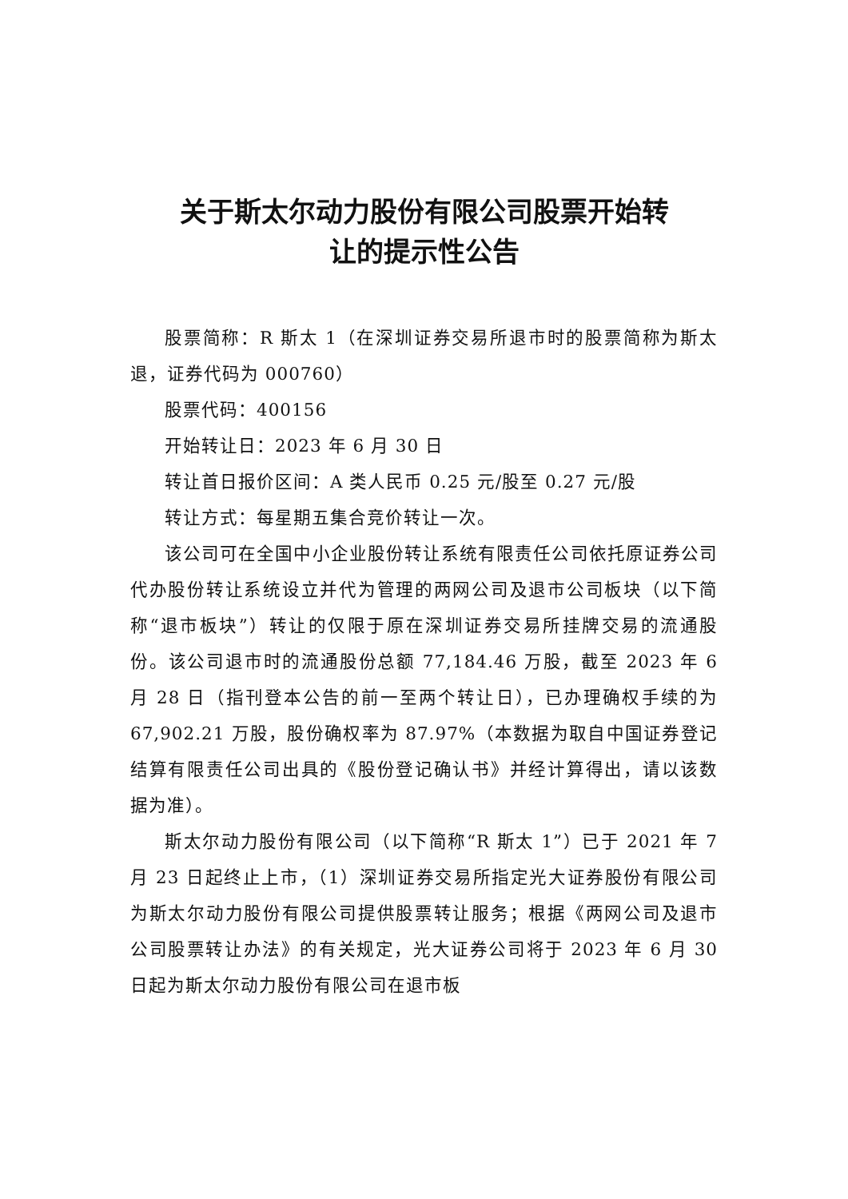关于斯太尔动力股份有限公司股票开始转
让的提示性公告
股票简称：R 斯太 1（在深圳证券交易所退市时的股票简称为斯太退，证券代码为 000760）
股票代码：400156
开始转让日：2023 年 6 月 30 日
转让首日报价区间：A 类人民币 0.25 元/股至 0.27 元/股
转让方式：每星期五集合竞价转让一次。
该公司可在全国中小企业股份转让系统有限责任公司依托原证券公司代办股份转让系统设立并代为管理的两网公司及退市公司板块（以下简称“退市板块”）转让的仅限于原在深圳证券交易所挂牌交易的流通股份。该公司退市时的流通股份总额 77,184.46 万股，截至 2023 年 6 月 28 日（指刊登本公告的前一至两个转让日），已办理确权手续的为 67,902.21 万股，股份确权率为 87.97%（本数据为取自中国证券登记结算有限责任公司出具的《股份登记确认书》并经计算得出，请以该数据为准）。
斯太尔动力股份有限公司（以下简称“R 斯太 1”）已于 2021 年 7 月 23 日起终止上市，（1）深圳证券交易所指定光大证券股份有限公司为斯太尔动力股份有限公司提供股票转让服务；根据《两网公司及退市公司股票转让办法》的有关规定，光大证券公司将于 2023 年 6 月 30 日起为斯太尔动力股份有限公司在退市板